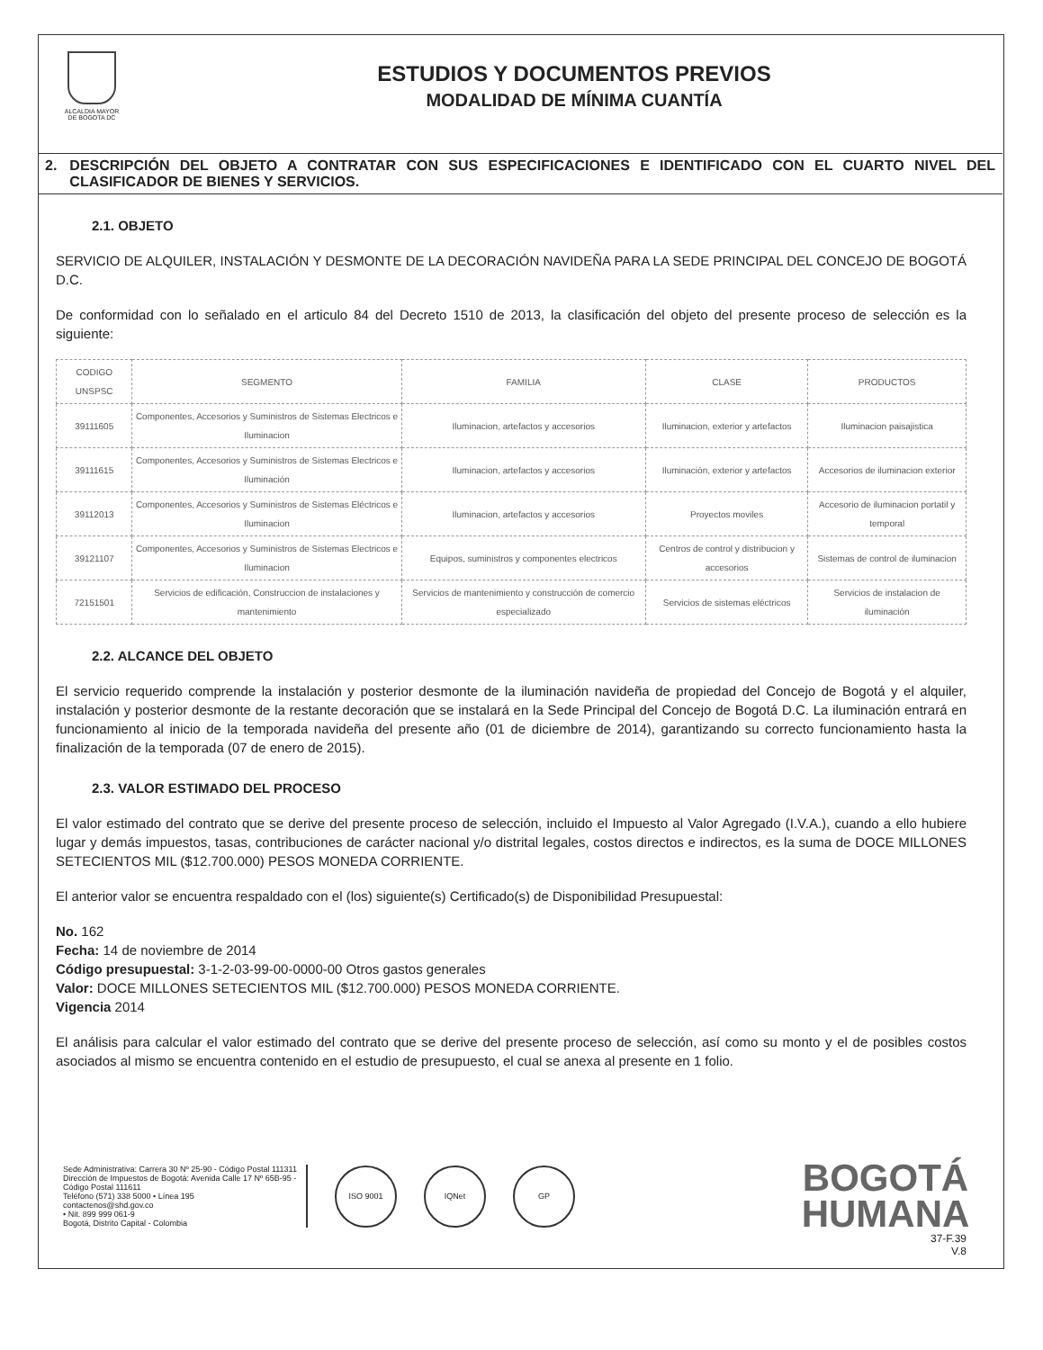ALCALDIA MAYOR
DE BOGOTA DC
ESTUDIOS Y DOCUMENTOS PREVIOS
MODALIDAD DE MÍNIMA CUANTÍA
2. DESCRIPCIÓN DEL OBJETO A CONTRATAR CON SUS ESPECIFICACIONES E IDENTIFICADO CON EL CUARTO NIVEL DEL CLASIFICADOR DE BIENES Y SERVICIOS.
2.1. OBJETO
SERVICIO DE ALQUILER, INSTALACIÓN Y DESMONTE DE LA DECORACIÓN NAVIDEÑA PARA LA SEDE PRINCIPAL DEL CONCEJO DE BOGOTÁ D.C.
De conformidad con lo señalado en el articulo 84 del Decreto 1510 de 2013, la clasificación del objeto del presente proceso de selección es la siguiente:
| CODIGO UNSPSC | SEGMENTO | FAMILIA | CLASE | PRODUCTOS |
| --- | --- | --- | --- | --- |
| 39111605 | Componentes, Accesorios y Suministros de Sistemas Electricos e Iluminacion | Iluminacion, artefactos y accesorios | Iluminacion, exterior y artefactos | Iluminacion paisajistica |
| 39111615 | Componentes, Accesorios y Suministros de Sistemas Electricos e Iluminación | Iluminacion, artefactos y accesorios | Iluminación, exterior y artefactos | Accesorios de iluminacion exterior |
| 39112013 | Componentes, Accesorios y Suministros de Sistemas Eléctricos e Iluminacion | Iluminacion, artefactos y accesorios | Proyectos moviles | Accesorio de iluminacion portatil y temporal |
| 39121107 | Componentes, Accesorios y Suministros de Sistemas Electricos e Iluminacion | Equipos, suministros y componentes electricos | Centros de control y distribucion y accesorios | Sistemas de control de iluminacion |
| 72151501 | Servicios de edificación, Construccion de instalaciones y mantenimiento | Servicios de mantenimiento y construcción de comercio especializado | Servicios de sistemas eléctricos | Servicios de instalacion de iluminación |
2.2. ALCANCE DEL OBJETO
El servicio requerido comprende la instalación y posterior desmonte de la iluminación navideña de propiedad del Concejo de Bogotá y el alquiler, instalación y posterior desmonte de la restante decoración que se instalará en la Sede Principal del Concejo de Bogotá D.C. La iluminación entrará en funcionamiento al inicio de la temporada navideña del presente año (01 de diciembre de 2014), garantizando su correcto funcionamiento hasta la finalización de la temporada (07 de enero de 2015).
2.3. VALOR ESTIMADO DEL PROCESO
El valor estimado del contrato que se derive del presente proceso de selección, incluido el Impuesto al Valor Agregado (I.V.A.), cuando a ello hubiere lugar y demás impuestos, tasas, contribuciones de carácter nacional y/o distrital legales, costos directos e indirectos, es la suma de DOCE MILLONES SETECIENTOS MIL ($12.700.000) PESOS MONEDA CORRIENTE.
El anterior valor se encuentra respaldado con el (los) siguiente(s) Certificado(s) de Disponibilidad Presupuestal:
No. 162
Fecha: 14 de noviembre de 2014
Código presupuestal: 3-1-2-03-99-00-0000-00 Otros gastos generales
Valor: DOCE MILLONES SETECIENTOS MIL ($12.700.000) PESOS MONEDA CORRIENTE.
Vigencia 2014
El análisis para calcular el valor estimado del contrato que se derive del presente proceso de selección, así como su monto y el de posibles costos asociados al mismo se encuentra contenido en el estudio de presupuesto, el cual se anexa al presente en 1 folio.
Sede Administrativa: Carrera 30 Nº 25-90 - Código Postal 111311
Dirección de Impuestos de Bogotá: Avenida Calle 17 Nº 65B-95 - Código Postal 111611
Teléfono (571) 338 5000 • Línea 195
contactenos@shd.gov.co
• Nit. 899 999 061-9
Bogotá, Distrito Capital - Colombia
ISO 9001 IQNet GP
BOGOTÁ
HUMANA
37-F.39
V.8